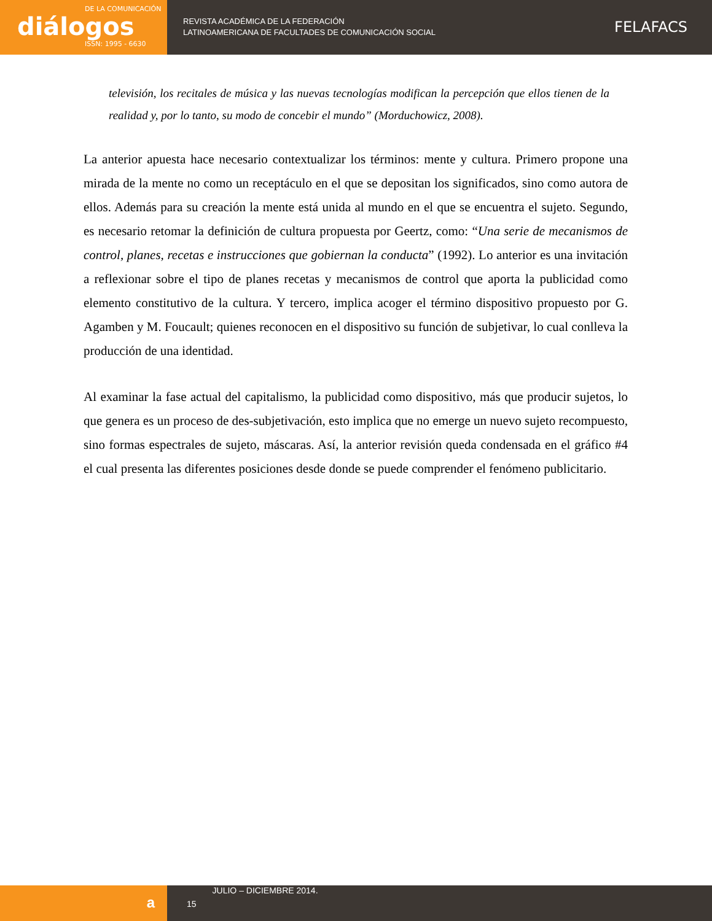DE LA COMUNICACIÓN
diálogos
ISSN: 1995 - 6630
REVISTA ACADÉMICA DE LA FEDERACIÓN
LATINOAMERICANA DE FACULTADES DE COMUNICACIÓN SOCIAL
FELAFACS
televisión, los recitales de música y las nuevas tecnologías modifican la percepción que ellos tienen de la realidad y, por lo tanto, su modo de concebir el mundo” (Morduchowicz, 2008).
La anterior apuesta hace necesario contextualizar los términos: mente y cultura. Primero propone una mirada de la mente no como un receptáculo en el que se depositan los significados, sino como autora de ellos. Además para su creación la mente está unida al mundo en el que se encuentra el sujeto. Segundo, es necesario retomar la definición de cultura propuesta por Geertz, como: “Una serie de mecanismos de control, planes, recetas e instrucciones que gobiernan la conducta” (1992). Lo anterior es una invitación a reflexionar sobre el tipo de planes recetas y mecanismos de control que aporta la publicidad como elemento constitutivo de la cultura. Y tercero, implica acoger el término dispositivo propuesto por G. Agamben y M. Foucault; quienes reconocen en el dispositivo su función de subjetivar, lo cual conlleva la producción de una identidad.
Al examinar la fase actual del capitalismo, la publicidad como dispositivo, más que producir sujetos, lo que genera es un proceso de des-subjetivación, esto implica que no emerge un nuevo sujeto recompuesto, sino formas espectrales de sujeto, máscaras. Así, la anterior revisión queda condensada en el gráfico #4 el cual presenta las diferentes posiciones desde donde se puede comprender el fenómeno publicitario.
a
15
JULIO – DICIEMBRE 2014.